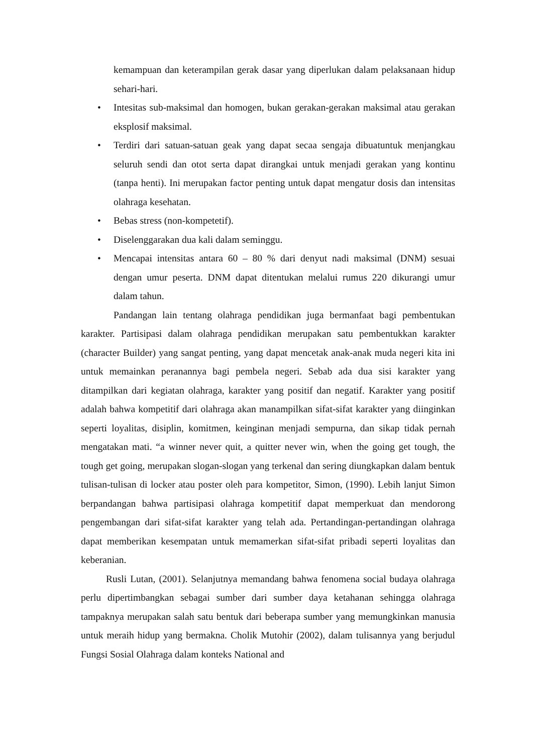kemampuan dan keterampilan gerak dasar yang diperlukan dalam pelaksanaan hidup sehari-hari.
• Intesitas sub-maksimal dan homogen, bukan gerakan-gerakan maksimal atau gerakan eksplosif maksimal.
• Terdiri dari satuan-satuan geak yang dapat secaa sengaja dibuatuntuk menjangkau seluruh sendi dan otot serta dapat dirangkai untuk menjadi gerakan yang kontinu (tanpa henti). Ini merupakan factor penting untuk dapat mengatur dosis dan intensitas olahraga kesehatan.
• Bebas stress (non-kompetetif).
• Diselenggarakan dua kali dalam seminggu.
• Mencapai intensitas antara 60 – 80 % dari denyut nadi maksimal (DNM) sesuai dengan umur peserta. DNM dapat ditentukan melalui rumus 220 dikurangi umur dalam tahun.
Pandangan lain tentang olahraga pendidikan juga bermanfaat bagi pembentukan karakter. Partisipasi dalam olahraga pendidikan merupakan satu pembentukkan karakter (character Builder) yang sangat penting, yang dapat mencetak anak-anak muda negeri kita ini untuk memainkan peranannya bagi pembela negeri. Sebab ada dua sisi karakter yang ditampilkan dari kegiatan olahraga, karakter yang positif dan negatif. Karakter yang positif adalah bahwa kompetitif dari olahraga akan manampilkan sifat-sifat karakter yang diinginkan seperti loyalitas, disiplin, komitmen, keinginan menjadi sempurna, dan sikap tidak pernah mengatakan mati. “a winner never quit, a quitter never win, when the going get tough, the tough get going, merupakan slogan-slogan yang terkenal dan sering diungkapkan dalam bentuk tulisan-tulisan di locker atau poster oleh para kompetitor, Simon, (1990). Lebih lanjut Simon berpandangan bahwa partisipasi olahraga kompetitif dapat memperkuat dan mendorong pengembangan dari sifat-sifat karakter yang telah ada. Pertandingan-pertandingan olahraga dapat memberikan kesempatan untuk memamerkan sifat-sifat pribadi seperti loyalitas dan keberanian.
Rusli Lutan, (2001). Selanjutnya memandang bahwa fenomena social budaya olahraga perlu dipertimbangkan sebagai sumber dari sumber daya ketahanan sehingga olahraga tampaknya merupakan salah satu bentuk dari beberapa sumber yang memungkinkan manusia untuk meraih hidup yang bermakna. Cholik Mutohir (2002), dalam tulisannya yang berjudul Fungsi Sosial Olahraga dalam konteks National and